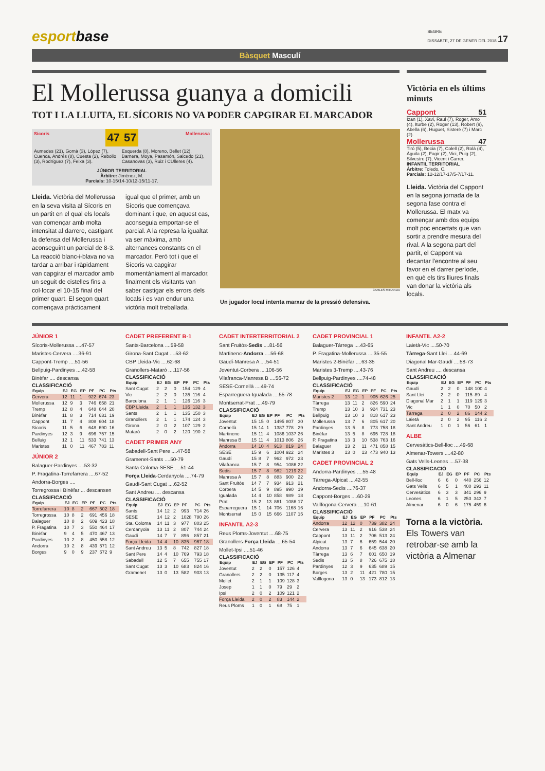esportbase
SEGRE
DISSABTE, 27 DE GENER DEL 2018 17
Bàsquet Masculí
El Mollerussa guanya a domicili
TOT I LA LLUITA, EL SÍCORIS NO VA PODER CAPGIRAR EL MARCADOR
Sícoris
47 57
Mollerussa
Aumedes (21), Gomà (3), López (7), Cuenca, Andrés (8), Cuesta (2), Rebollo (3), Rodríguez (7), Feixa (3).
Esquerda (8), Moreno, Bellet (12), Barnera, Moya, Pasamón, Salcedo (21), Casanovas (3), Ruiz i CUlleres (4).
JÚNIOR TERRITORIAL
Àrbitre: Jiménez, M.
Parcials: 10-15/14-10/12-15/11-17.
Lleida. Victòria del Mollerussa en la seva visita al Sícoris en un partit en el qual els locals van començar amb molta intensitat al darrere, castigant la defensa del Mollerussa i aconseguint un parcial de 8-3. La reacció blanc-i-blava no va tardar a arribar i ràpidament van capgirar el marcador amb un seguit de cistelles fins a col·locar el 10-15 final del primer quart. El segon quart començava pràcticament
igual que el primer, amb un Sícoris que començava dominant i que, en aquest cas, aconseguia emportar-se el parcial. A la represa la igualtat va ser màxima, amb alternances constants en el marcador. Però tot i que el Sícoris va capgirar momentàniament al marcador, finalment els visitants van saber castigar els errors dels locals i es van endur una victòria molt treballada.
CARLES MIRANDA
Un jugador local intenta marxar de la pressió defensiva.
Victòria en els últims minuts
Cappont 51
Izan (1), Xavi, Raul (7), Roger, Amo (4), Iturbe (2), Roger (13), Robert (9), Abella (6), Huguet, Sisteré (7) i Marc (2).
Mollerussa 47
Tiró (5), Becia (7), Colell (2), Rolà (4), Àguila (2), Fagir (2), Vici, Puig (2), Silvestre (7), Vicent i Carrer.
INFANTIL TERRITORIAL
Àrbitre: Toledo, C.
Parcials: 12-12/17-17/5-7/17-11.
Lleida. Victòria del Cappont en la segona jornada de la segona fase contra el Mollerussa. El matx va començar amb dos equips molt poc encertats que van sortir a prendre mesura del rival. A la segona part del partit, el Cappont va decantar l'encontre al seu favor en el darrer període, en què els tirs lliures finals van donar la victòria als locals.
JÚNIOR 1
Sícoris-Mollerussa ....47-57
Maristes-Cervera ....36-91
Cappont-Tremp ....51-56
Bellpuig-Pardinyes ....42-58
Binèfar .... descansa
CLASSIFICACIÓ
| Equip | EJ | EG | EP | PF | PC | Pts |
| --- | --- | --- | --- | --- | --- | --- |
| Cervera | 12 | 11 | 1 | 922 | 674 | 23 |
| Mollerussa | 12 | 9 | 3 | 746 | 658 | 21 |
| Tremp | 12 | 8 | 4 | 648 | 644 | 20 |
| Binèfar | 11 | 8 | 3 | 714 | 631 | 19 |
| Cappont | 11 | 7 | 4 | 808 | 604 | 18 |
| Sícoris | 11 | 5 | 6 | 648 | 690 | 16 |
| Pardinyes | 12 | 3 | 9 | 696 | 757 | 15 |
| Belluig | 12 | 1 | 11 | 533 | 741 | 13 |
| Maristes | 11 | 0 | 11 | 467 | 783 | 11 |
JÚNIOR 2
Balaguer-Pardinyes ....53-32
P. Fragatina-Torrefarrera ....67-52
Andorra-Borges ....
Torregrossa i Binèfar ... descansen
CLASSIFICACIÓ
| Equip | EJ | EG | EP | PF | PC | Pts |
| --- | --- | --- | --- | --- | --- | --- |
| Torrefarrera | 10 | 8 | 2 | 667 | 502 | 18 |
| Torregrossa | 10 | 8 | 2 | 691 | 456 | 18 |
| Balaguer | 10 | 8 | 2 | 609 | 423 | 18 |
| P. Fragatina | 10 | 7 | 3 | 550 | 464 | 17 |
| Binèfar | 9 | 4 | 5 | 470 | 467 | 13 |
| Pardinyes | 10 | 2 | 8 | 450 | 558 | 12 |
| Andorra | 10 | 2 | 8 | 439 | 571 | 12 |
| Borges | 9 | 0 | 9 | 237 | 672 | 9 |
CADET PREFERENT B-1
Sants-Barcelona ....59-58
Girona-Sant Cugat ....53-62
CBP Lleida-Vic ....62-68
Granollers-Mataró ....117-56
CLASSIFICACIÓ
| Equip | EJ | EG | EP | PF | PC | Pts |
| --- | --- | --- | --- | --- | --- | --- |
| Sant Cugat | 2 | 2 | 0 | 154 | 129 | 4 |
| Vic | 2 | 2 | 0 | 135 | 116 | 4 |
| Barcelona | 2 | 1 | 1 | 126 | 116 | 3 |
| CBP Lleida | 2 | 1 | 1 | 135 | 132 | 3 |
| Sants | 2 | 1 | 1 | 135 | 150 | 3 |
| Granollers | 2 | 1 | 1 | 174 | 124 | 3 |
| Girona | 2 | 0 | 2 | 107 | 129 | 2 |
| Mataró | 2 | 0 | 2 | 120 | 190 | 2 |
CADET PRIMER ANY
Sabadell-Sant Pere ....47-58
Gramenet-Sants ....50-79
Santa Coloma-SESE ....51-44
Força Lleida-Cerdanyola ....74-79
Gaudí-Sant Cugat ....62-52
Sant Andreu .... descansa
CLASSIFICACIÓ
| Equip | EJ | EG | EP | PF | PC | Pts |
| --- | --- | --- | --- | --- | --- | --- |
| Sants | 14 | 12 | 2 | 993 | 714 | 26 |
| SESE | 14 | 12 | 2 | 1028 | 780 | 26 |
| Sta. Coloma | 14 | 11 | 3 | 977 | 803 | 25 |
| Cerdanyola | 13 | 11 | 2 | 807 | 744 | 24 |
| Gaudí | 14 | 7 | 7 | 896 | 857 | 21 |
| Força Lleida | 14 | 4 | 10 | 835 | 967 | 18 |
| Sant Andreu | 13 | 5 | 8 | 742 | 827 | 18 |
| Sant Pere | 14 | 4 | 10 | 769 | 793 | 18 |
| Sabadell | 12 | 5 | 7 | 655 | 755 | 17 |
| Sant Cugat | 13 | 3 | 10 | 683 | 824 | 16 |
| Gramenet | 13 | 0 | 13 | 582 | 903 | 13 |
CADET INTERTERRITORIAL 2
Sant Fruitós-Sedis ....81-56
Martinenc-Andorra ....56-68
Gaudí-Manresa A ....54-51
Joventut-Corbera ....106-56
Vilafranca-Manresa B ....56-72
SESE-Cornellà ....49-74
Esparreguera-Igualada ....55-78
Montserrat-Prat ....49-79
CLASSIFICACIÓ
| Equip | EJ | EG | EP | PF | PC | Pts |
| --- | --- | --- | --- | --- | --- | --- |
| Joventut | 15 | 15 | 0 | 1495 | 807 | 30 |
| Cornellà | 15 | 14 | 1 | 1387 | 778 | 29 |
| Martinenc | 15 | 11 | 4 | 1086 | 1037 | 26 |
| Manresa B | 15 | 11 | 4 | 1013 | 806 | 26 |
| Andorra | 14 | 10 | 4 | 913 | 819 | 24 |
| SESE | 15 | 9 | 6 | 1004 | 922 | 24 |
| Gaudí | 15 | 8 | 7 | 962 | 972 | 23 |
| Vilafranca | 15 | 7 | 8 | 954 | 1086 | 22 |
| Sedis | 15 | 7 | 8 | 982 | 1219 | 22 |
| Manresa A | 15 | 7 | 8 | 883 | 900 | 22 |
| Sant Fruitós | 14 | 7 | 7 | 934 | 913 | 21 |
| Corbera | 14 | 5 | 9 | 895 | 990 | 19 |
| Igualada | 14 | 4 | 10 | 858 | 989 | 18 |
| Prat | 15 | 2 | 13 | 861 | 1086 | 17 |
| Esparreguera | 15 | 1 | 14 | 706 | 1168 | 16 |
| Montserrat | 15 | 0 | 15 | 666 | 1107 | 15 |
INFANTIL A2-3
Reus Ploms-Joventut ....68-75
Granollers-Força Lleida ....65-54
Mollet-Ipsi ....51-46
CLASSIFICACIÓ
| Equip | EJ | EG | EP | PF | PC | Pts |
| --- | --- | --- | --- | --- | --- | --- |
| Joventut | 2 | 2 | 0 | 157 | 126 | 4 |
| Granollers | 2 | 2 | 0 | 135 | 117 | 4 |
| Mollet | 2 | 1 | 1 | 109 | 128 | 3 |
| Josep | 1 | 1 | 0 | 79 | 29 | 2 |
| Ipsi | 2 | 0 | 2 | 109 | 121 | 2 |
| Força Lleida | 2 | 0 | 2 | 83 | 144 | 2 |
| Reus Ploms | 1 | 0 | 1 | 68 | 75 | 1 |
CADET PROVINCIAL 1
Balaguer-Tàrrega ....43-65
P. Fragatina-Mollerussa ....35-55
Maristes 2-Binèfar ....63-35
Maristes 3-Tremp ....43-76
Bellpuig-Pardinyes ....74-48
CLASSIFICACIÓ
| Equip | EJ | EG | EP | PF | PC | Pts |
| --- | --- | --- | --- | --- | --- | --- |
| Maristes 2 | 13 | 12 | 1 | 905 | 626 | 25 |
| Tàrrega | 13 | 11 | 2 | 826 | 590 | 24 |
| Tremp | 13 | 10 | 3 | 924 | 731 | 23 |
| Bellpuig | 13 | 10 | 3 | 818 | 617 | 23 |
| Mollerussa | 13 | 7 | 6 | 805 | 617 | 20 |
| Pardinyes | 13 | 5 | 8 | 773 | 758 | 18 |
| Binèfar | 13 | 5 | 8 | 695 | 728 | 18 |
| P. Fragatina | 13 | 3 | 10 | 538 | 763 | 16 |
| Balaguer | 13 | 2 | 11 | 471 | 858 | 15 |
| Maristes 3 | 13 | 0 | 13 | 473 | 940 | 13 |
CADET PROVINCIAL 2
Andorra-Pardinyes ....55-48
Tàrrega-Alpicat ....42-55
Andorra-Sedis ....76-37
Cappont-Borges ....60-29
Vallfogona-Cervera ....10-61
CLASSIFICACIÓ
| Equip | EJ | EG | EP | PF | PC | Pts |
| --- | --- | --- | --- | --- | --- | --- |
| Andorra | 12 | 12 | 0 | 739 | 382 | 24 |
| Cervera | 13 | 11 | 2 | 916 | 538 | 24 |
| Cappont | 13 | 11 | 2 | 706 | 513 | 24 |
| Alpicat | 13 | 7 | 6 | 659 | 544 | 20 |
| Andorra | 13 | 7 | 6 | 645 | 638 | 20 |
| Tàrrega | 13 | 6 | 7 | 601 | 650 | 19 |
| Sedis | 13 | 5 | 8 | 726 | 675 | 18 |
| Pardinyes | 12 | 3 | 9 | 635 | 689 | 15 |
| Borges | 13 | 2 | 11 | 421 | 780 | 15 |
| Vallfogona | 13 | 0 | 13 | 173 | 812 | 13 |
INFANTIL A2-2
Laietà-Vic ....50-70
Tàrrega-Sant Llei ....44-69
Diagonal Mar-Gaudí ....58-73
Sant Andreu .... descansa
CLASSIFICACIÓ
| Equip | EJ | EG | EP | PF | PC | Pts |
| --- | --- | --- | --- | --- | --- | --- |
| Gaudí | 2 | 2 | 0 | 148 | 100 | 4 |
| Sant Llei | 2 | 2 | 0 | 115 | 89 | 4 |
| Diagonal Mar | 2 | 1 | 1 | 119 | 129 | 3 |
| Vic | 1 | 1 | 0 | 70 | 50 | 2 |
| Tàrrega | 2 | 0 | 2 | 86 | 144 | 2 |
| Laietà | 2 | 0 | 2 | 95 | 116 | 2 |
| Sant Andreu | 1 | 0 | 1 | 56 | 61 | 1 |
ALBE
Cervesàtics-Bell-lloc ....49-68
Almenar-Towers ....42-80
Gats Vells-Leones ....57-38
CLASSIFICACIÓ
| Equip | EJ | EG | EP | PF | PC | Pts |
| --- | --- | --- | --- | --- | --- | --- |
| Bell-lloc | 6 | 6 | 0 | 440 | 256 | 12 |
| Gats Vells | 6 | 5 | 1 | 400 | 293 | 11 |
| Cervesàtics | 6 | 3 | 3 | 341 | 296 | 9 |
| Leones | 6 | 1 | 5 | 253 | 343 | 7 |
| Almenar | 6 | 0 | 6 | 175 | 459 | 6 |
Torna a la victòria. Els Towers van retrobar-se amb la victòria a Almenar